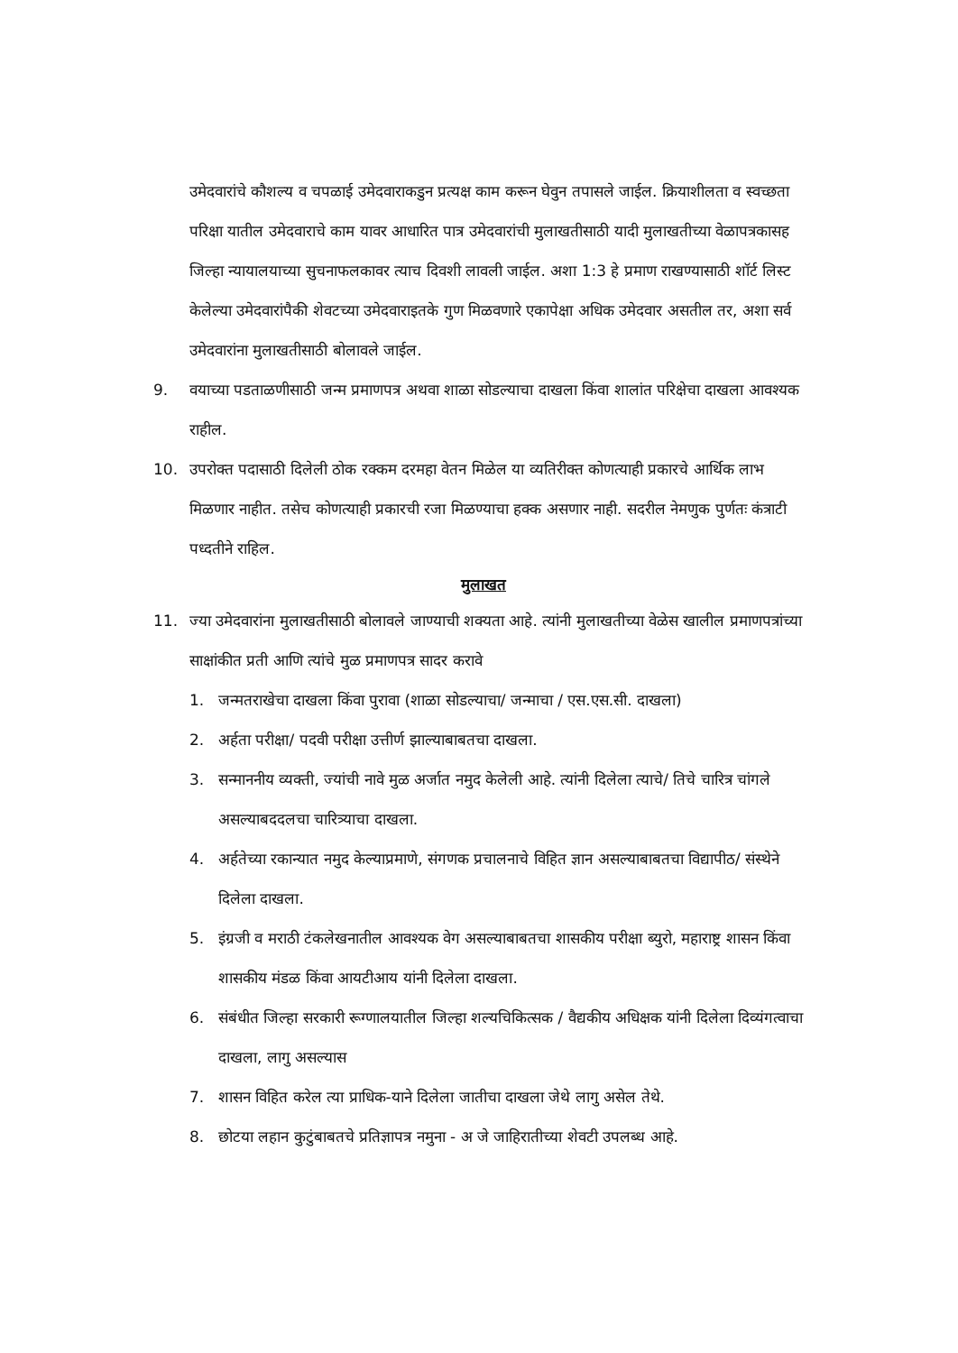उमेदवारांचे कौशल्य व चपळाई उमेदवाराकडुन प्रत्यक्ष काम करून घेवुन तपासले जाईल. क्रियाशीलता व स्वच्छता परिक्षा यातील उमेदवाराचे काम यावर आधारित पात्र उमेदवारांची मुलाखतीसाठी यादी मुलाखतीच्या वेळापत्रकासह जिल्हा न्यायालयाच्या सुचनाफलकावर त्याच दिवशी लावली जाईल. अशा 1:3 हे प्रमाण राखण्यासाठी शॉर्ट लिस्ट केलेल्या उमेदवारांपैकी शेवटच्या उमेदवाराइतके गुण मिळवणारे एकापेक्षा अधिक उमेदवार असतील तर, अशा सर्व उमेदवारांना मुलाखतीसाठी बोलावले जाईल.
9. वयाच्या पडताळणीसाठी जन्म प्रमाणपत्र अथवा शाळा सोडल्याचा दाखला किंवा शालांत परिक्षेचा दाखला आवश्यक राहील.
10. उपरोक्त पदासाठी दिलेली ठोक रक्कम दरमहा वेतन मिळेल या व्यतिरीक्त कोणत्याही प्रकारचे आर्थिक लाभ मिळणार नाहीत. तसेच कोणत्याही प्रकारची रजा मिळण्याचा हक्क असणार नाही. सदरील नेमणुक पुर्णतः कंत्राटी पध्दतीने राहिल.
मुलाखत
11. ज्या उमेदवारांना मुलाखतीसाठी बोलावले जाण्याची शक्यता आहे. त्यांनी मुलाखतीच्या वेळेस खालील प्रमाणपत्रांच्या साक्षांकीत प्रती आणि त्यांचे मुळ प्रमाणपत्र सादर करावे
1. जन्मतराखेचा दाखला किंवा पुरावा (शाळा सोडल्याचा/ जन्माचा / एस.एस.सी. दाखला)
2. अर्हता परीक्षा/ पदवी परीक्षा उत्तीर्ण झाल्याबाबतचा दाखला.
3. सन्माननीय व्यक्ती, ज्यांची नावे मुळ अर्जात नमुद केलेली आहे. त्यांनी दिलेला त्याचे/ तिचे चारित्र चांगले असल्याबददलचा चारित्र्याचा दाखला.
4. अर्हतेच्या रकान्यात नमुद केल्याप्रमाणे, संगणक प्रचालनाचे विहित ज्ञान असल्याबाबतचा विद्यापीठ/ संस्थेने दिलेला दाखला.
5. इंग्रजी व मराठी टंकलेखनातील आवश्यक वेग असल्याबाबतचा शासकीय परीक्षा ब्युरो, महाराष्ट्र शासन किंवा शासकीय मंडळ किंवा आयटीआय यांनी दिलेला दाखला.
6. संबंधीत जिल्हा सरकारी रूग्णालयातील जिल्हा शल्यचिकित्सक / वैद्यकीय अधिक्षक यांनी दिलेला दिव्यंगत्वाचा दाखला, लागु असल्यास
7. शासन विहित करेल त्या प्राधिक-याने दिलेला जातीचा दाखला जेथे लागु असेल तेथे.
8. छोटया लहान कुटुंबाबतचे प्रतिज्ञापत्र नमुना - अ जे जाहिरातीच्या शेवटी उपलब्ध आहे.